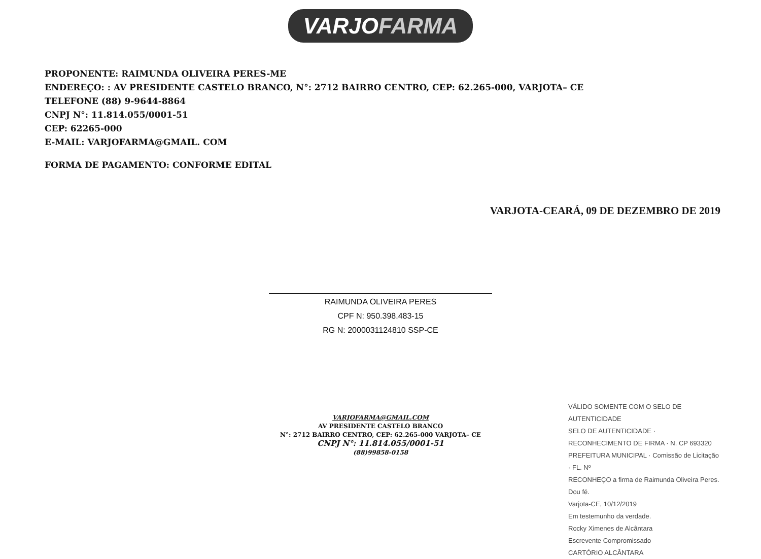VARJOFARMA
PROPONENTE: RAIMUNDA OLIVEIRA PERES-ME
ENDEREÇO: : AV PRESIDENTE CASTELO BRANCO, N°: 2712 BAIRRO CENTRO, CEP: 62.265-000, VARJOTA– CE
TELEFONE (88) 9-9644-8864
CNPJ N°: 11.814.055/0001-51
CEP: 62265-000
E-MAIL: VARJOFARMA@GMAIL. COM
FORMA DE PAGAMENTO: CONFORME EDITAL
VARJOTA-CEARÁ, 09 DE DEZEMBRO DE 2019
RAIMUNDA OLIVEIRA PERES
CPF N: 950.398.483-15
RG N: 2000031124810 SSP-CE
VARJOFARMA@GMAIL.COM
AV PRESIDENTE CASTELO BRANCO
N°: 2712 BAIRRO CENTRO, CEP: 62.265-000 VARJOTA– CE
CNPJ N°: 11.814.055/0001-51
(88)99858-0158
VÁLIDO SOMENTE COM O SELO DE AUTENTICIDADE
SELO DE AUTENTICIDADE · RECONHECIMENTO DE FIRMA · N. CP 693320
PREFEITURA MUNICIPAL · Comissão de Licitação · FL. Nº
RECONHEÇO a firma de Raimunda Oliveira Peres. Dou fé.
Varjota-CE, 10/12/2019
Em testemunho da verdade.
Rocky Ximenes de Alcântara
Escrevente Compromissado
CARTÓRIO ALCÂNTARA